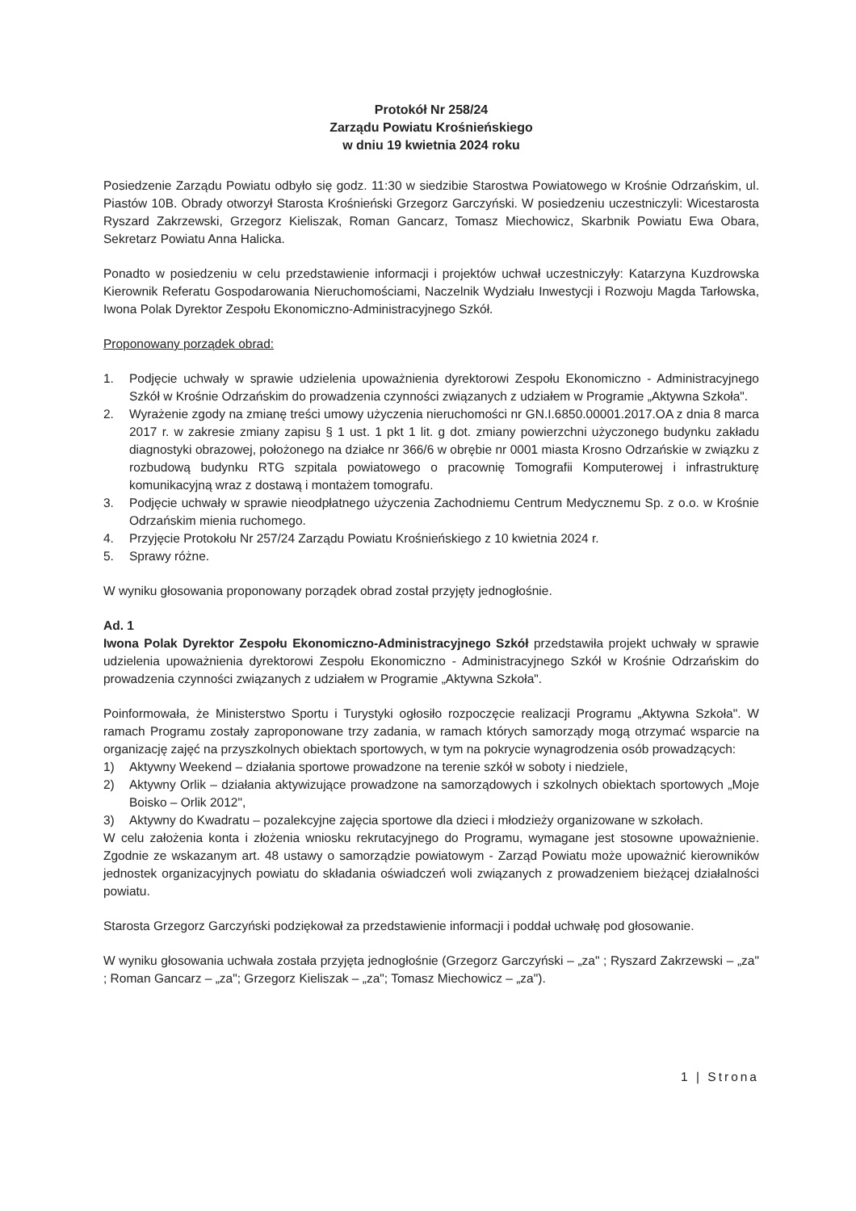Protokół Nr 258/24
Zarządu Powiatu Krośnieńskiego
w dniu 19 kwietnia 2024 roku
Posiedzenie Zarządu Powiatu odbyło się godz. 11:30 w siedzibie Starostwa Powiatowego w Krośnie Odrzańskim, ul. Piastów 10B. Obrady otworzył Starosta Krośnieński Grzegorz Garczyński. W posiedzeniu uczestniczyli: Wicestarosta Ryszard Zakrzewski, Grzegorz Kieliszak, Roman Gancarz, Tomasz Miechowicz, Skarbnik Powiatu Ewa Obara, Sekretarz Powiatu Anna Halicka.
Ponadto w posiedzeniu w celu przedstawienie informacji i projektów uchwał uczestniczyły: Katarzyna Kuzdrowska Kierownik Referatu Gospodarowania Nieruchomościami, Naczelnik Wydziału Inwestycji i Rozwoju Magda Tarłowska, Iwona Polak Dyrektor Zespołu Ekonomiczno-Administracyjnego Szkół.
Proponowany porządek obrad:
1. Podjęcie uchwały w sprawie udzielenia upoważnienia dyrektorowi Zespołu Ekonomiczno - Administracyjnego Szkół w Krośnie Odrzańskim do prowadzenia czynności związanych z udziałem w Programie „Aktywna Szkoła".
2. Wyrażenie zgody na zmianę treści umowy użyczenia nieruchomości nr GN.I.6850.00001.2017.OA z dnia 8 marca 2017 r. w zakresie zmiany zapisu § 1 ust. 1 pkt 1 lit. g dot. zmiany powierzchni użyczonego budynku zakładu diagnostyki obrazowej, położonego na działce nr 366/6 w obrębie nr 0001 miasta Krosno Odrzańskie w związku z rozbudową budynku RTG szpitala powiatowego o pracownię Tomografii Komputerowej i infrastrukturę komunikacyjną wraz z dostawą i montażem tomografu.
3. Podjęcie uchwały w sprawie nieodpłatnego użyczenia Zachodniemu Centrum Medycznemu Sp. z o.o. w Krośnie Odrzańskim mienia ruchomego.
4. Przyjęcie Protokołu Nr 257/24 Zarządu Powiatu Krośnieńskiego z 10 kwietnia 2024 r.
5. Sprawy różne.
W wyniku głosowania proponowany porządek obrad został przyjęty jednogłośnie.
Ad. 1
Iwona Polak Dyrektor Zespołu Ekonomiczno-Administracyjnego Szkół przedstawiła projekt uchwały w sprawie udzielenia upoważnienia dyrektorowi Zespołu Ekonomiczno - Administracyjnego Szkół w Krośnie Odrzańskim do prowadzenia czynności związanych z udziałem w Programie „Aktywna Szkoła".
Poinformowała, że Ministerstwo Sportu i Turystyki ogłosiło rozpoczęcie realizacji Programu „Aktywna Szkoła". W ramach Programu zostały zaproponowane trzy zadania, w ramach których samorządy mogą otrzymać wsparcie na organizację zajęć na przyszkolnych obiektach sportowych, w tym na pokrycie wynagrodzenia osób prowadzących:
1) Aktywny Weekend – działania sportowe prowadzone na terenie szkół w soboty i niedziele,
2) Aktywny Orlik – działania aktywizujące prowadzone na samorządowych i szkolnych obiektach sportowych „Moje Boisko – Orlik 2012",
3) Aktywny do Kwadratu – pozalekcyjne zajęcia sportowe dla dzieci i młodzieży organizowane w szkołach.
W celu założenia konta i złożenia wniosku rekrutacyjnego do Programu, wymagane jest stosowne upoważnienie. Zgodnie ze wskazanym art. 48 ustawy o samorządzie powiatowym - Zarząd Powiatu może upoważnić kierowników jednostek organizacyjnych powiatu do składania oświadczeń woli związanych z prowadzeniem bieżącej działalności powiatu.
Starosta Grzegorz Garczyński podziękował za przedstawienie informacji i poddał uchwałę pod głosowanie.
W wyniku głosowania uchwała została przyjęta jednogłośnie (Grzegorz Garczyński – „za" ; Ryszard Zakrzewski – „za" ; Roman Gancarz – „za"; Grzegorz Kieliszak – „za"; Tomasz Miechowicz – „za").
1 | Strona